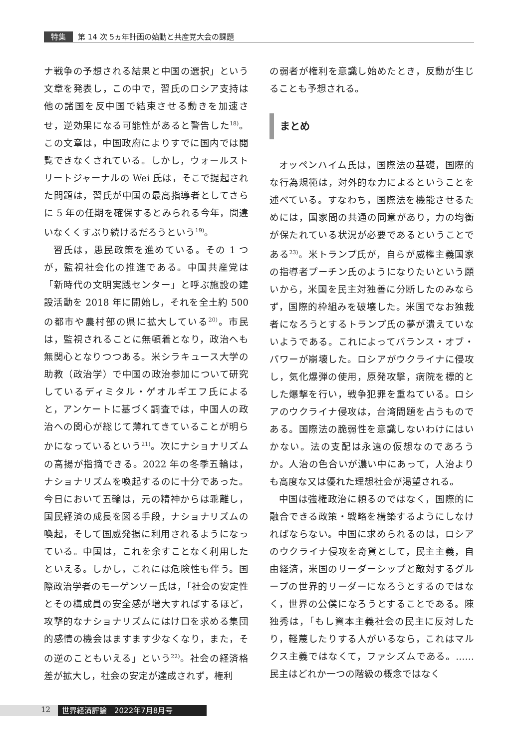特集 第 14 次 5ヵ年計画の始動と共産党大会の課題
ナ戦争の予想される結果と中国の選択」という文章を発表し，この中で，習氏のロシア支持は他の諸国を反中国で結束させる動きを加速させ，逆効果になる可能性があると警告した<sup>18)</sup>。この文章は，中国政府によりすでに国内では閲覧できなくされている。しかし，ウォールストリートジャーナルの Wei 氏は，そこで提起された問題は，習氏が中国の最高指導者としてさらに 5 年の任期を確保するとみられる今年，間違いなくくすぶり続けるだろうという<sup>19)</sup>。
習氏は，愚民政策を進めている。その 1 つが，監視社会化の推進である。中国共産党は「新時代の文明実践センター」と呼ぶ施設の建設活動を 2018 年に開始し，それを全土約 500 の都市や農村部の県に拡大している<sup>20)</sup>。市民は，監視されることに無頓着となり，政治へも無関心となりつつある。米シラキュース大学の助教（政治学）で中国の政治参加について研究しているディミタル・ゲオルギエフ氏によると，アンケートに基づく調査では，中国人の政治への関心が総じて薄れてきていることが明らかになっているという<sup>21)</sup>。次にナショナリズムの高揚が指摘できる。2022 年の冬季五輪は，ナショナリズムを喚起するのに十分であった。今日において五輪は，元の精神からは乖離し，国民経済の成長を図る手段，ナショナリズムの喚起，そして国威発揚に利用されるようになっている。中国は，これを余すことなく利用したといえる。しかし，これには危険性も伴う。国際政治学者のモーゲンソー氏は，「社会の安定性とその構成員の安全感が増大すればするほど，攻撃的なナショナリズムにはけ口を求める集団的感情の機会はますます少なくなり，また，その逆のこともいえる」という<sup>22)</sup>。社会の経済格差が拡大し，社会の安定が達成されず，権利
の弱者が権利を意識し始めたとき，反動が生じることも予想される。
まとめ
オッペンハイム氏は，国際法の基礎，国際的な行為規範は，対外的な力によるということを述べている。すなわち，国際法を機能させるためには，国家間の共通の同意があり，力の均衡が保たれている状況が必要であるということである<sup>23)</sup>。米トランプ氏が，自らが威権主義国家の指導者プーチン氏のようになりたいという願いから，米国を民主対独善に分断したのみならず，国際的枠組みを破壊した。米国でなお独裁者になろうとするトランプ氏の夢が潰えていないようである。これによってバランス・オブ・パワーが崩壊した。ロシアがウクライナに侵攻し，気化爆弾の使用，原発攻撃，病院を標的とした爆撃を行い，戦争犯罪を重ねている。ロシアのウクライナ侵攻は，台湾問題を占うものである。国際法の脆弱性を意識しないわけにはいかない。法の支配は永遠の仮想なのであろうか。人治の色合いが濃い中にあって，人治よりも高度な又は優れた理想社会が渇望される。
中国は強権政治に頼るのではなく，国際的に融合できる政策・戦略を構築するようにしなければならない。中国に求められるのは，ロシアのウクライナ侵攻を奇貨として，民主主義，自由経済，米国のリーダーシップと敵対するグループの世界的リーダーになろうとするのではなく，世界の公僕になろうとすることである。陳独秀は，「もし資本主義社会の民主に反対したり，軽蔑したりする人がいるなら，これはマルクス主義ではなくて，ファシズムである。……民主はどれか一つの階級の概念ではなく
12 世界経済評論　2022年7月8月号